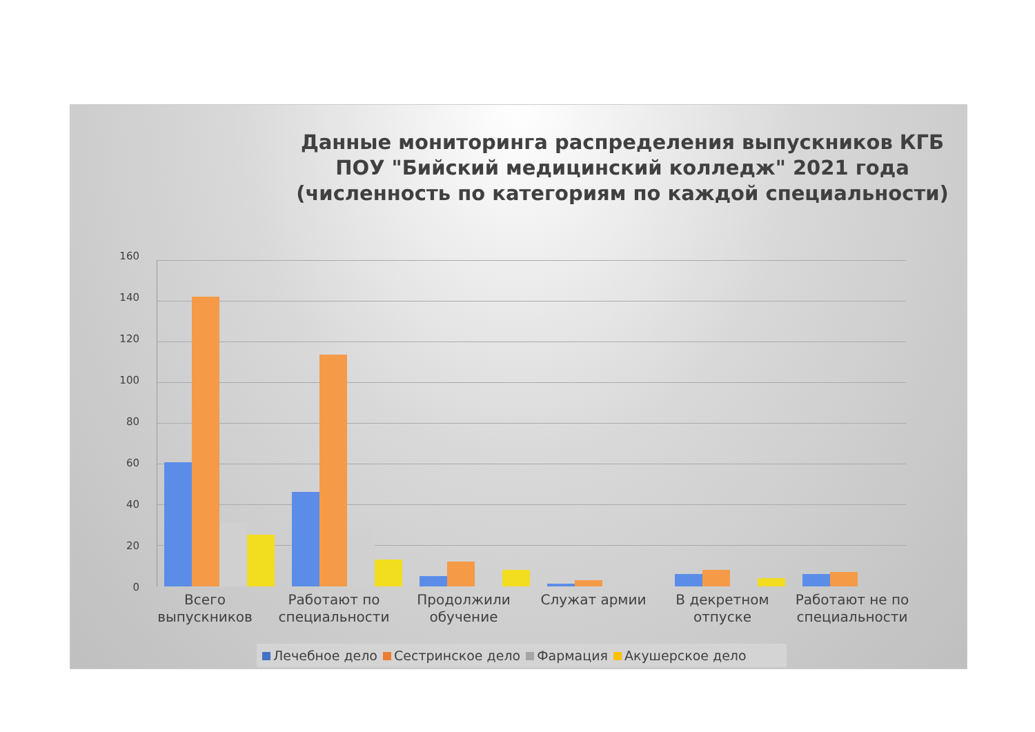Данные мониторинга распределения выпускников КГБ ПОУ "Бийский медицинский колледж" 2021 года (численность по категориям по каждой специальности)
160
140
120
100
80
60
40
20
0
Всего выпускников
Работают по специальности
Продолжили обучение
Служат армии
В декретном отпуске
Работают не по специальности
Лечебное дело Сестринское дело Фармация Акушерское дело